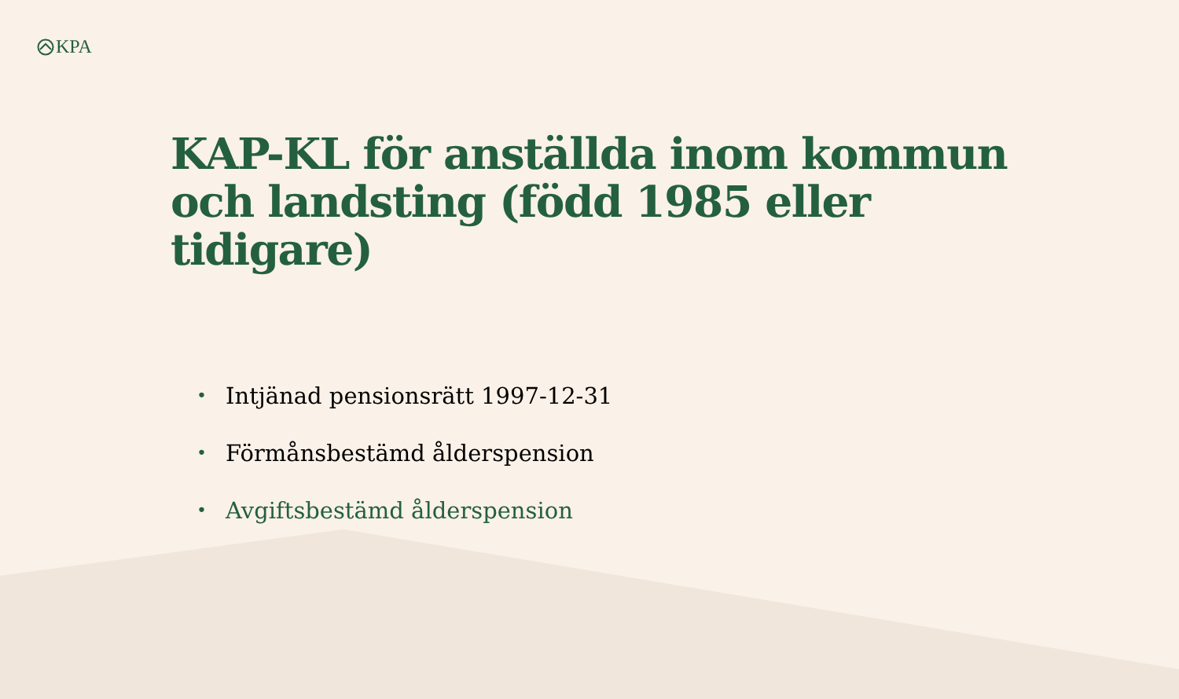KPA
KAP-KL för anställda inom kommun och landsting (född 1985 eller tidigare)
• Intjänad pensionsrätt 1997-12-31
• Förmånsbestämd ålderspension
• Avgiftsbestämd ålderspension